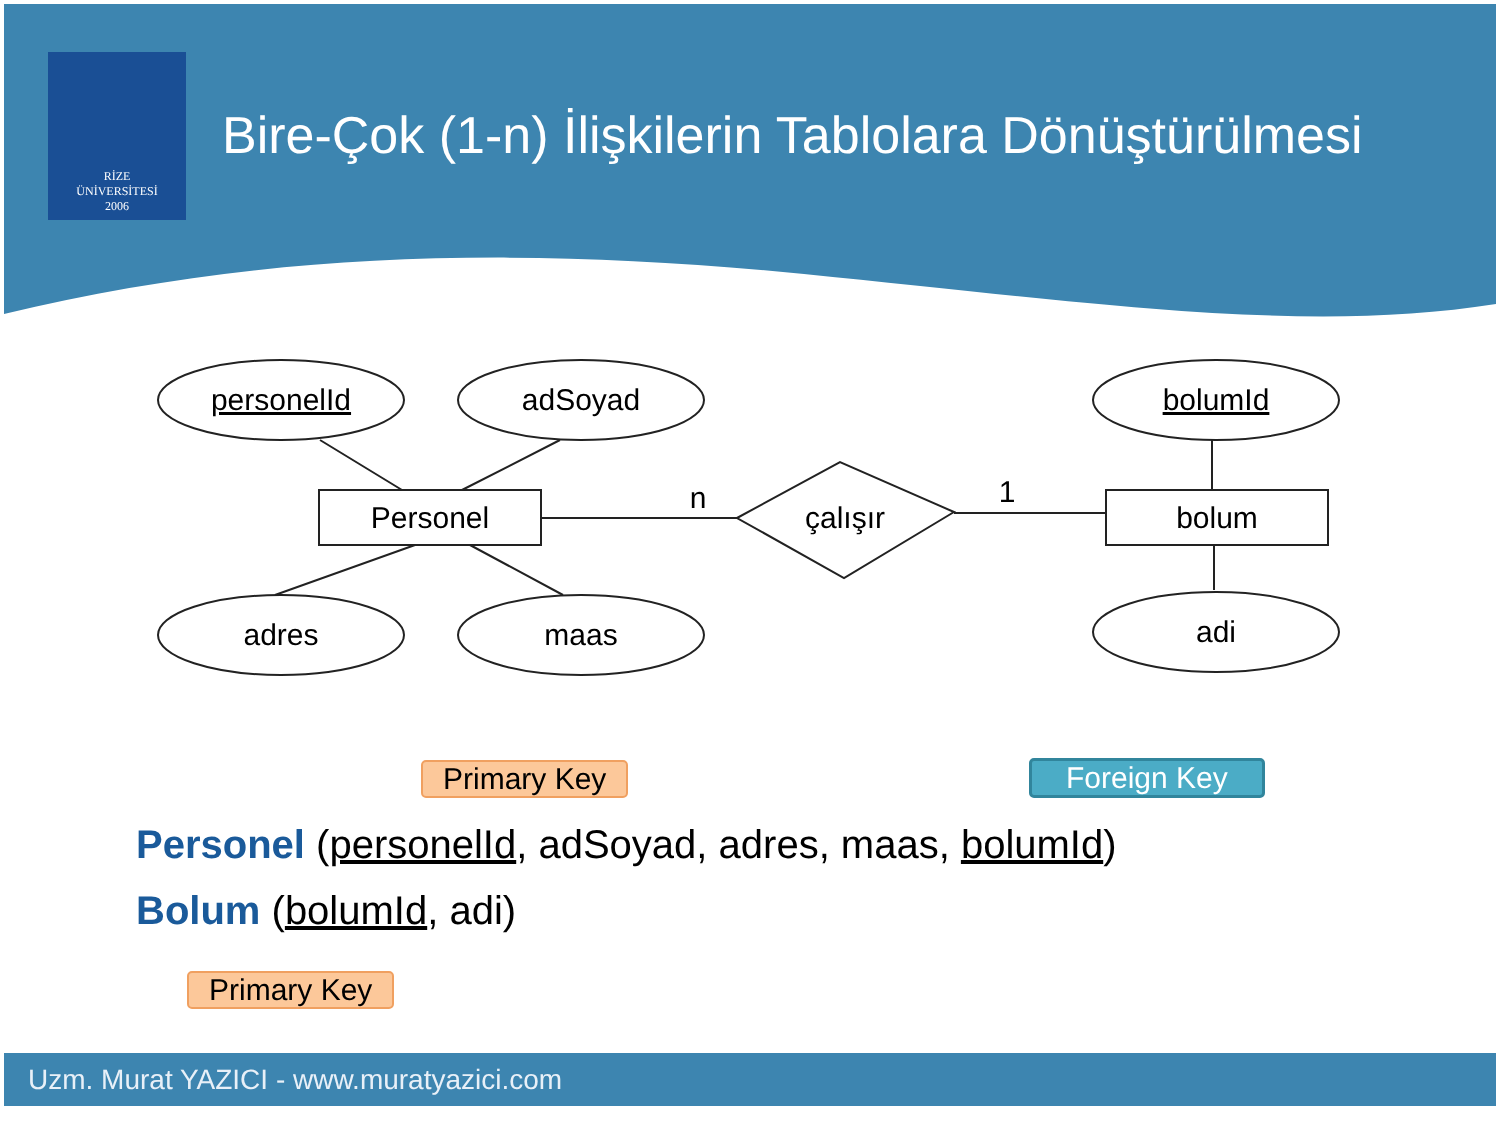RİZE
ÜNİVERSİTESİ
2006
Bire-Çok (1-n) İlişkilerin Tablolara Dönüştürülmesi
personelId
adSoyad
adres
maas
bolumId
adi
Personel
bolum
çalışır
n
1
Primary Key Foreign Key
Personel (personelId, adSoyad, adres, maas, bolumId)
Bolum (bolumId, adi)
Primary Key
Uzm. Murat YAZICI - www.muratyazici.com